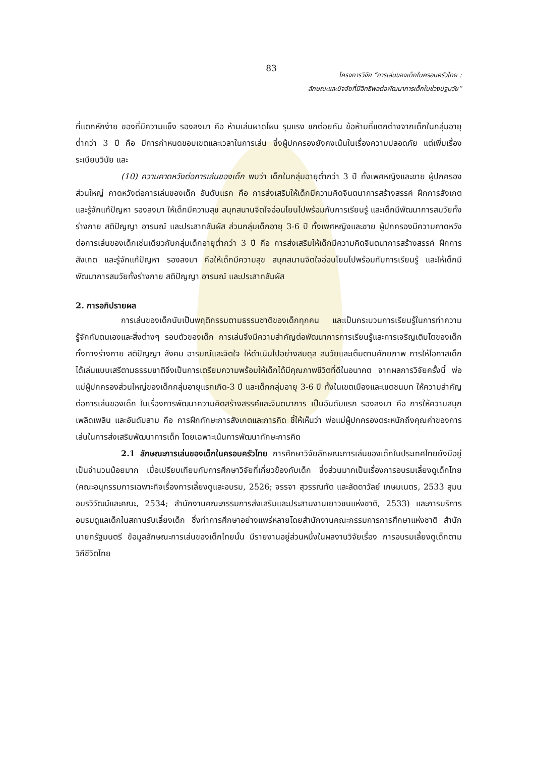83
โครงการวิจัย “การเล่นของเด็กในครอบครัวไทย :
ลักษณะและปัจจัยที่มีอิทธิพลต่อพัฒนาการเด็กในช่วงปฐมวัย”
ที่แตกหักง่าย ของที่มีความแข็ง รองลงมา คือ ห้ามเล่นผาดโผน รุนแรง ชกต่อยกัน ข้อห้ามที่แตกต่างจากเด็กในกลุ่มอายุต่ำกว่า 3 ปี คือ มีการกำหนดขอบเขตและเวลาในการเล่น ซึ่งผู้ปกครองยังคงเน้นในเรื่องความปลอดภัย แต่เพิ่มเรื่องระเบียบวินัย และ
(10) ความคาดหวังต่อการเล่นของเด็ก พบว่า เด็กในกลุ่มอายุต่ำกว่า 3 ปี ทั้งเพศหญิงและชาย ผู้ปกครองส่วนใหญ่ คาดหวังต่อการเล่นของเด็ก อันดับแรก คือ การส่งเสริมให้เด็กมีความคิดจินตนาการสร้างสรรค์ ฝึกการสังเกต และรู้จักแก้ปัญหา รองลงมา ให้เด็กมีความสุข สนุกสนานจิตใจอ่อนโยนไปพร้อมกับการเรียนรู้ และเด็กมีพัฒนาการสมวัยทั้งร่างกาย สติปัญญา อารมณ์ และประสาทสัมผัส ส่วนกลุ่มเด็กอายุ 3-6 ปี ทั้งเพศหญิงและชาย ผู้ปกครองมีความคาดหวังต่อการเล่นของเด็กเช่นเดียวกับกลุ่มเด็กอายุต่ำกว่า 3 ปี คือ การส่งเสริมให้เด็กมีความคิดจินตนาการสร้างสรรค์ ฝึกการสังเกต และรู้จักแก้ปัญหา รองลงมา คือให้เด็กมีความสุข สนุกสนานจิตใจอ่อนโยนไปพร้อมกับการเรียนรู้ และให้เด็กมีพัฒนาการสมวัยทั้งร่างกาย สติปัญญา อารมณ์ และประสาทสัมผัส
2. การอภิปรายผล
การเล่นของเด็กนับเป็นพฤติกรรมตามธรรมชาติของเด็กทุกคน และเป็นกระบวนการเรียนรู้ในการทำความรู้จักกับตนเองและสิ่งต่างๆ รอบตัวของเด็ก การเล่นจึงมีความสำคัญต่อพัฒนาการการเรียนรู้และการเจริญเติบโตของเด็ก ทั้งทางร่างกาย สติปัญญา สังคม อารมณ์และจิตใจ ให้ดำเนินไปอย่างสมดุล สมวัยและเต็มตามศักยภาพ การให้โอกาสเด็กได้เล่นแบบเสรีตามธรรมชาติจึงเป็นการเตรียมความพร้อมให้เด็กได้มีคุณภาพชีวิตที่ดีในอนาคต จากผลการวิจัยครั้งนี้ พ่อแม่ผู้ปกครองส่วนใหญ่ของเด็กกลุ่มอายุแรกเกิด-3 ปี และเด็กกลุ่มอายุ 3-6 ปี ทั้งในเขตเมืองและเขตชนบท ให้ความสำคัญต่อการเล่นของเด็ก ในเรื่องการพัฒนาความคิดสร้างสรรค์และจินตนาการ เป็นอันดับแรก รองลงมา คือ การให้ความสนุกเพลิดเพลิน และอันดับสาม คือ การฝึกทักษะการสังเกตและการคิด ชี้ให้เห็นว่า พ่อแม่ผู้ปกครองตระหนักถึงคุณค่าของการเล่นในการส่งเสริมพัฒนาการเด็ก โดยเฉพาะเน้นการพัฒนาทักษะการคิด
2.1 ลักษณะการเล่นของเด็กในครอบครัวไทย การศึกษาวิจัยลักษณะการเล่นของเด็กในประเทศไทยยังมีอยู่เป็นจำนวนน้อยมาก เมื่อเปรียบเทียบกับการศึกษาวิจัยที่เกี่ยวข้องกับเด็ก ซึ่งส่วนมากเป็นเรื่องการอบรมเลี้ยงดูเด็กไทย (คณะอนุกรรมการเฉพาะกิจเรื่องการเลี้ยงดูและอบรม, 2526; จรรจา สุวรรณทัต และลัดดาวัลย์ เกษมเนตร, 2533 สุมน อมรวิวัฒน์และคณะ, 2534; สำนักงานคณะกรรมการส่งเสริมและประสานงานเยาวชนแห่งชาติ, 2533) และการบริการอบรมดูแลเด็กในสถานรับเลี้ยงเด็ก ซึ่งทำการศึกษาอย่างแพร่หลายโดยสำนักงานคณะกรรมการการศึกษาแห่งชาติ สำนักนายกรัฐมนตรี ข้อมูลลักษณะการเล่นของเด็กไทยนั้น มีรายงานอยู่ส่วนหนึ่งในผลงานวิจัยเรื่อง การอบรมเลี้ยงดูเด็กตามวิถีชีวิตไทย